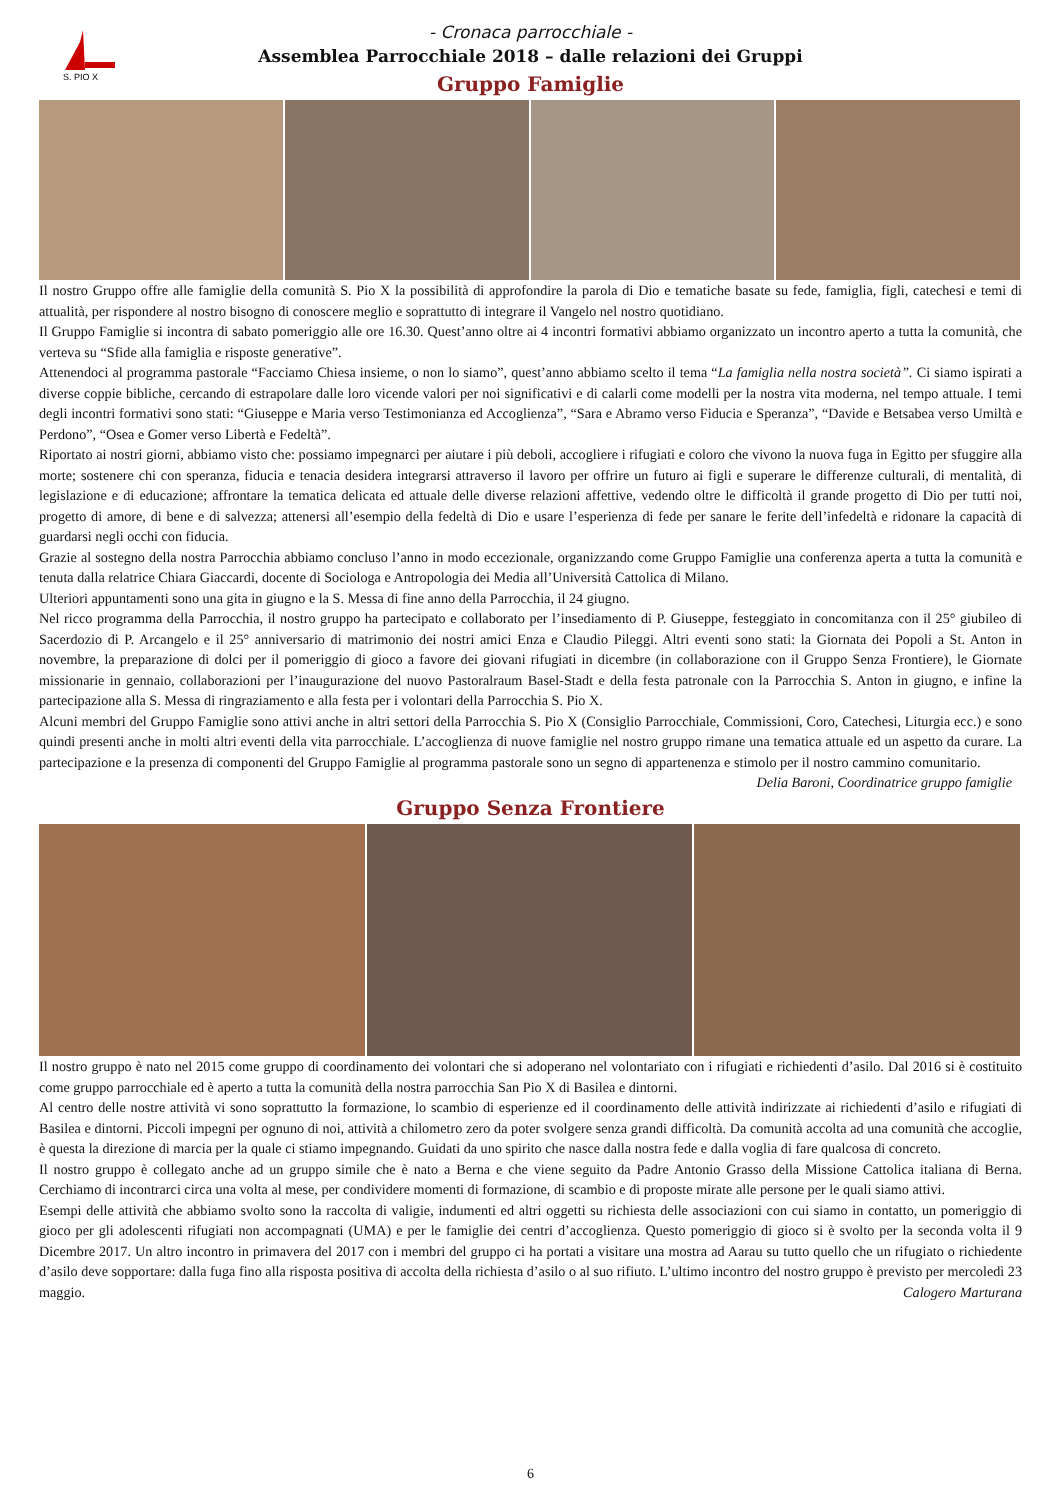S. PIO X
- Cronaca parrocchiale -
Assemblea Parrocchiale 2018 – dalle relazioni dei Gruppi
Gruppo Famiglie
Il nostro Gruppo offre alle famiglie della comunità S. Pio X la possibilità di approfondire la parola di Dio e tematiche basate su fede, famiglia, figli, catechesi e temi di attualità, per rispondere al nostro bisogno di conoscere meglio e soprattutto di integrare il Vangelo nel nostro quotidiano.
Il Gruppo Famiglie si incontra di sabato pomeriggio alle ore 16.30. Quest’anno oltre ai 4 incontri formativi abbiamo organizzato un incontro aperto a tutta la comunità, che verteva su “Sfide alla famiglia e risposte generative”.
Attenendoci al programma pastorale “Facciamo Chiesa insieme, o non lo siamo”, quest’anno abbiamo scelto il tema “La famiglia nella nostra società”. Ci siamo ispirati a diverse coppie bibliche, cercando di estrapolare dalle loro vicende valori per noi significativi e di calarli come modelli per la nostra vita moderna, nel tempo attuale. I temi degli incontri formativi sono stati: “Giuseppe e Maria verso Testimonianza ed Accoglienza”, “Sara e Abramo verso Fiducia e Speranza”, “Davide e Betsabea verso Umiltà e Perdono”, “Osea e Gomer verso Libertà e Fedeltà”.
Riportato ai nostri giorni, abbiamo visto che: possiamo impegnarci per aiutare i più deboli, accogliere i rifugiati e coloro che vivono la nuova fuga in Egitto per sfuggire alla morte; sostenere chi con speranza, fiducia e tenacia desidera integrarsi attraverso il lavoro per offrire un futuro ai figli e superare le differenze culturali, di mentalità, di legislazione e di educazione; affrontare la tematica delicata ed attuale delle diverse relazioni affettive, vedendo oltre le difficoltà il grande progetto di Dio per tutti noi, progetto di amore, di bene e di salvezza; attenersi all’esempio della fedeltà di Dio e usare l’esperienza di fede per sanare le ferite dell’infedeltà e ridonare la capacità di guardarsi negli occhi con fiducia.
Grazie al sostegno della nostra Parrocchia abbiamo concluso l’anno in modo eccezionale, organizzando come Gruppo Famiglie una conferenza aperta a tutta la comunità e tenuta dalla relatrice Chiara Giaccardi, docente di Sociologa e Antropologia dei Media all’Università Cattolica di Milano.
Ulteriori appuntamenti sono una gita in giugno e la S. Messa di fine anno della Parrocchia, il 24 giugno.
Nel ricco programma della Parrocchia, il nostro gruppo ha partecipato e collaborato per l’insediamento di P. Giuseppe, festeggiato in concomitanza con il 25° giubileo di Sacerdozio di P. Arcangelo e il 25° anniversario di matrimonio dei nostri amici Enza e Claudio Pileggi. Altri eventi sono stati: la Giornata dei Popoli a St. Anton in novembre, la preparazione di dolci per il pomeriggio di gioco a favore dei giovani rifugiati in dicembre (in collaborazione con il Gruppo Senza Frontiere), le Giornate missionarie in gennaio, collaborazioni per l’inaugurazione del nuovo Pastoralraum Basel-Stadt e della festa patronale con la Parrocchia S. Anton in giugno, e infine la partecipazione alla S. Messa di ringraziamento e alla festa per i volontari della Parrocchia S. Pio X.
Alcuni membri del Gruppo Famiglie sono attivi anche in altri settori della Parrocchia S. Pio X (Consiglio Parrocchiale, Commissioni, Coro, Catechesi, Liturgia ecc.) e sono quindi presenti anche in molti altri eventi della vita parrocchiale. L’accoglienza di nuove famiglie nel nostro gruppo rimane una tematica attuale ed un aspetto da curare. La partecipazione e la presenza di componenti del Gruppo Famiglie al programma pastorale sono un segno di appartenenza e stimolo per il nostro cammino comunitario. Delia Baroni, Coordinatrice gruppo famiglie
Gruppo Senza Frontiere
Il nostro gruppo è nato nel 2015 come gruppo di coordinamento dei volontari che si adoperano nel volontariato con i rifugiati e richiedenti d’asilo. Dal 2016 si è costituito come gruppo parrocchiale ed è aperto a tutta la comunità della nostra parrocchia San Pio X di Basilea e dintorni.
Al centro delle nostre attività vi sono soprattutto la formazione, lo scambio di esperienze ed il coordinamento delle attività indirizzate ai richiedenti d’asilo e rifugiati di Basilea e dintorni. Piccoli impegni per ognuno di noi, attività a chilometro zero da poter svolgere senza grandi difficoltà. Da comunità accolta ad una comunità che accoglie, è questa la direzione di marcia per la quale ci stiamo impegnando. Guidati da uno spirito che nasce dalla nostra fede e dalla voglia di fare qualcosa di concreto.
Il nostro gruppo è collegato anche ad un gruppo simile che è nato a Berna e che viene seguito da Padre Antonio Grasso della Missione Cattolica italiana di Berna. Cerchiamo di incontrarci circa una volta al mese, per condividere momenti di formazione, di scambio e di proposte mirate alle persone per le quali siamo attivi.
Esempi delle attività che abbiamo svolto sono la raccolta di valigie, indumenti ed altri oggetti su richiesta delle associazioni con cui siamo in contatto, un pomeriggio di gioco per gli adolescenti rifugiati non accompagnati (UMA) e per le famiglie dei centri d’accoglienza. Questo pomeriggio di gioco si è svolto per la seconda volta il 9 Dicembre 2017. Un altro incontro in primavera del 2017 con i membri del gruppo ci ha portati a visitare una mostra ad Aarau su tutto quello che un rifugiato o richiedente d’asilo deve sopportare: dalla fuga fino alla risposta positiva di accolta della richiesta d’asilo o al suo rifiuto. L’ultimo incontro del nostro gruppo è previsto per mercoledì 23 maggio. Calogero Marturana
6